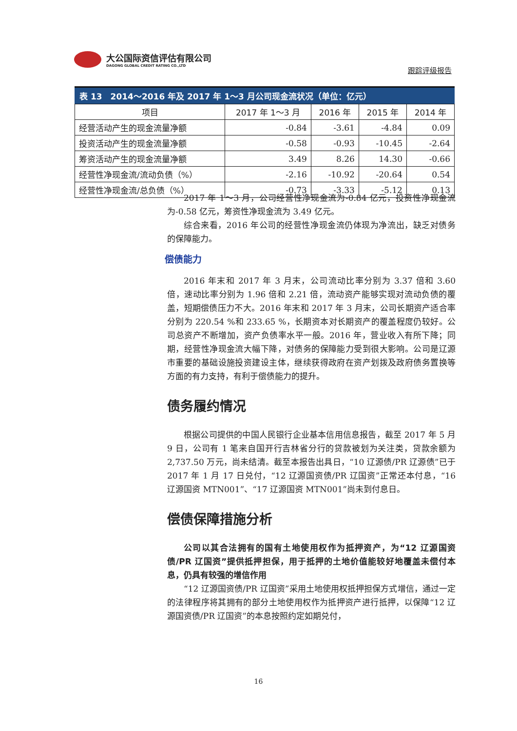大公国际资信评估有限公司
DAGONG GLOBAL CREDIT RATING CO.,LTD
跟踪评级报告
表 13 2014～2016 年及 2017 年 1～3 月公司现金流状况（单位：亿元）
| 项目 | 2017 年 1～3 月 | 2016 年 | 2015 年 | 2014 年 |
| --- | --- | --- | --- | --- |
| 经营活动产生的现金流量净额 | -0.84 | -3.61 | -4.84 | 0.09 |
| 投资活动产生的现金流量净额 | -0.58 | -0.93 | -10.45 | -2.64 |
| 筹资活动产生的现金流量净额 | 3.49 | 8.26 | 14.30 | -0.66 |
| 经营性净现金流/流动负债（%） | -2.16 | -10.92 | -20.64 | 0.54 |
| 经营性净现金流/总负债（%） | -0.73 | -3.33 | -5.12 | 0.13 |
2017 年 1～3 月，公司经营性净现金流为-0.84 亿元，投资性净现金流为-0.58 亿元，筹资性净现金流为 3.49 亿元。
综合来看，2016 年公司的经营性净现金流仍体现为净流出，缺乏对债务的保障能力。
偿债能力
2016 年末和 2017 年 3 月末，公司流动比率分别为 3.37 倍和 3.60 倍，速动比率分别为 1.96 倍和 2.21 倍，流动资产能够实现对流动负债的覆盖，短期偿债压力不大。2016 年末和 2017 年 3 月末，公司长期资产适合率分别为 220.54 %和 233.65 %，长期资本对长期资产的覆盖程度仍较好。公司总资产不断增加，资产负债率水平一般。2016 年，营业收入有所下降；同期，经营性净现金流大幅下降，对债务的保障能力受到很大影响。公司是辽源市重要的基础设施投资建设主体，继续获得政府在资产划拨及政府债务置换等方面的有力支持，有利于偿债能力的提升。
债务履约情况
根据公司提供的中国人民银行企业基本信用信息报告，截至 2017 年 5 月 9 日，公司有 1 笔来自国开行吉林省分行的贷款被划为关注类，贷款余额为 2,737.50 万元，尚未结清。截至本报告出具日，“10 辽源债/PR 辽源债”已于 2017 年 1 月 17 日兑付，“12 辽源国资债/PR 辽国资”正常还本付息，“16 辽源国资 MTN001”、“17 辽源国资 MTN001”尚未到付息日。
偿债保障措施分析
公司以其合法拥有的国有土地使用权作为抵押资产，为“12 辽源国资债/PR 辽国资”提供抵押担保，用于抵押的土地价值能较好地覆盖未偿付本息，仍具有较强的增信作用
“12 辽源国资债/PR 辽国资”采用土地使用权抵押担保方式增信，通过一定的法律程序将其拥有的部分土地使用权作为抵押资产进行抵押，以保障“12 辽源国资债/PR 辽国资”的本息按照约定如期兑付，
16